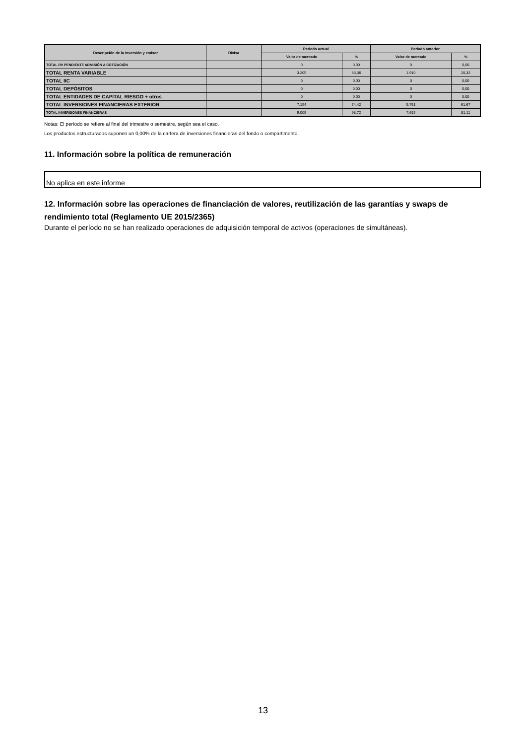| Descripción de la inversión y emisor | Divisa | Periodo actual | | Periodo anterior | |
| --- | --- | --- | --- | --- | --- |
| | | Valor de mercado | % | Valor de mercado | % |
| TOTAL RV PENDIENTE ADMISIÓN A COTIZACIÓN | | 0 | 0,00 | 0 | 0,00 |
| TOTAL RENTA VARIABLE | | 3.205 | 33,36 | 1.910 | 20,32 |
| TOTAL IIC | | 0 | 0,00 | 0 | 0,00 |
| TOTAL DEPÓSITOS | | 0 | 0,00 | 0 | 0,00 |
| TOTAL ENTIDADES DE CAPITAL RIESGO + otros | | 0 | 0,00 | 0 | 0,00 |
| TOTAL INVERSIONES FINANCIERAS EXTERIOR | | 7.154 | 74,42 | 5.791 | 61,67 |
| TOTAL INVERSIONES FINANCIERAS | | 9.009 | 93,72 | 7.615 | 81,11 |
Notas: El período se refiere al final del trimestre o semestre, según sea el caso.
Los productos estructurados suponen un 0,00% de la cartera de inversiones financieras del fondo o compartimento.
11. Información sobre la política de remuneración
No aplica en este informe
12. Información sobre las operaciones de financiación de valores, reutilización de las garantías y swaps de rendimiento total (Reglamento UE 2015/2365)
Durante el período no se han realizado operaciones de adquisición temporal de activos (operaciones de simultáneas).
13